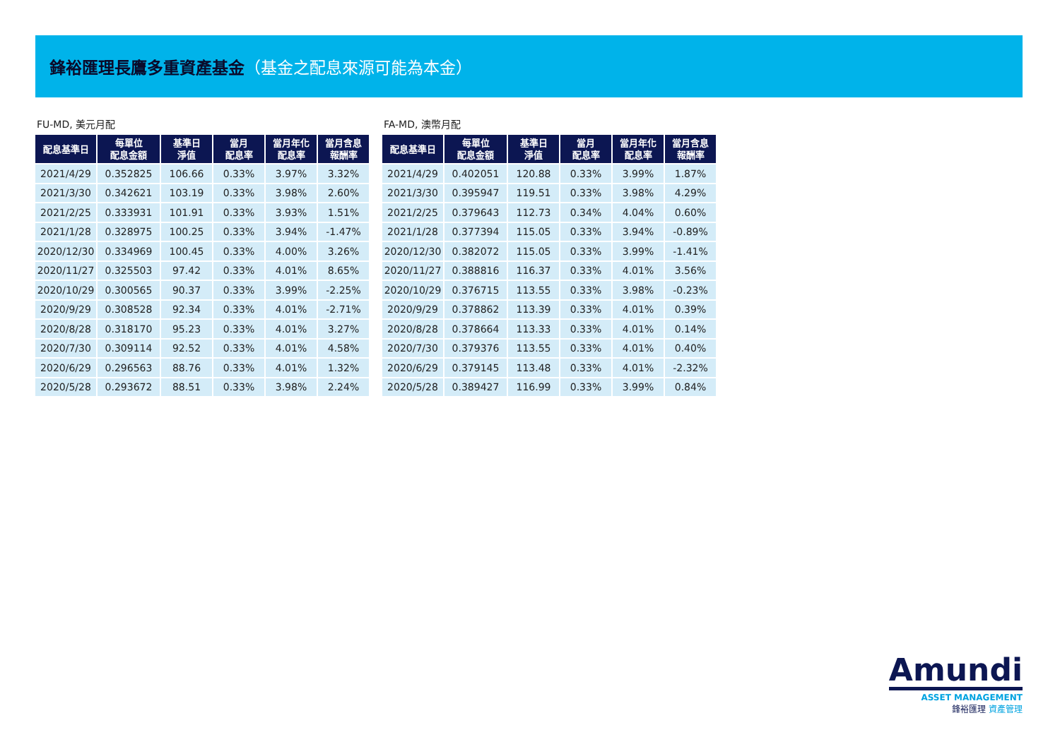鋒裕匯理長鷹多重資產基金（基金之配息來源可能為本金）
FU-MD, 美元月配
| 配息基準日 | 每單位 配息金額 | 基準日 淨值 | 當月 配息率 | 當月年化 配息率 | 當月含息 報酬率 |
| --- | --- | --- | --- | --- | --- |
| 2021/4/29 | 0.352825 | 106.66 | 0.33% | 3.97% | 3.32% |
| 2021/3/30 | 0.342621 | 103.19 | 0.33% | 3.98% | 2.60% |
| 2021/2/25 | 0.333931 | 101.91 | 0.33% | 3.93% | 1.51% |
| 2021/1/28 | 0.328975 | 100.25 | 0.33% | 3.94% | -1.47% |
| 2020/12/30 | 0.334969 | 100.45 | 0.33% | 4.00% | 3.26% |
| 2020/11/27 | 0.325503 | 97.42 | 0.33% | 4.01% | 8.65% |
| 2020/10/29 | 0.300565 | 90.37 | 0.33% | 3.99% | -2.25% |
| 2020/9/29 | 0.308528 | 92.34 | 0.33% | 4.01% | -2.71% |
| 2020/8/28 | 0.318170 | 95.23 | 0.33% | 4.01% | 3.27% |
| 2020/7/30 | 0.309114 | 92.52 | 0.33% | 4.01% | 4.58% |
| 2020/6/29 | 0.296563 | 88.76 | 0.33% | 4.01% | 1.32% |
| 2020/5/28 | 0.293672 | 88.51 | 0.33% | 3.98% | 2.24% |
FA-MD, 澳幣月配
| 配息基準日 | 每單位 配息金額 | 基準日 淨值 | 當月 配息率 | 當月年化 配息率 | 當月含息 報酬率 |
| --- | --- | --- | --- | --- | --- |
| 2021/4/29 | 0.402051 | 120.88 | 0.33% | 3.99% | 1.87% |
| 2021/3/30 | 0.395947 | 119.51 | 0.33% | 3.98% | 4.29% |
| 2021/2/25 | 0.379643 | 112.73 | 0.34% | 4.04% | 0.60% |
| 2021/1/28 | 0.377394 | 115.05 | 0.33% | 3.94% | -0.89% |
| 2020/12/30 | 0.382072 | 115.05 | 0.33% | 3.99% | -1.41% |
| 2020/11/27 | 0.388816 | 116.37 | 0.33% | 4.01% | 3.56% |
| 2020/10/29 | 0.376715 | 113.55 | 0.33% | 3.98% | -0.23% |
| 2020/9/29 | 0.378862 | 113.39 | 0.33% | 4.01% | 0.39% |
| 2020/8/28 | 0.378664 | 113.33 | 0.33% | 4.01% | 0.14% |
| 2020/7/30 | 0.379376 | 113.55 | 0.33% | 4.01% | 0.40% |
| 2020/6/29 | 0.379145 | 113.48 | 0.33% | 4.01% | -2.32% |
| 2020/5/28 | 0.389427 | 116.99 | 0.33% | 3.99% | 0.84% |
Amundi
ASSET MANAGEMENT
鋒裕匯理 資產管理